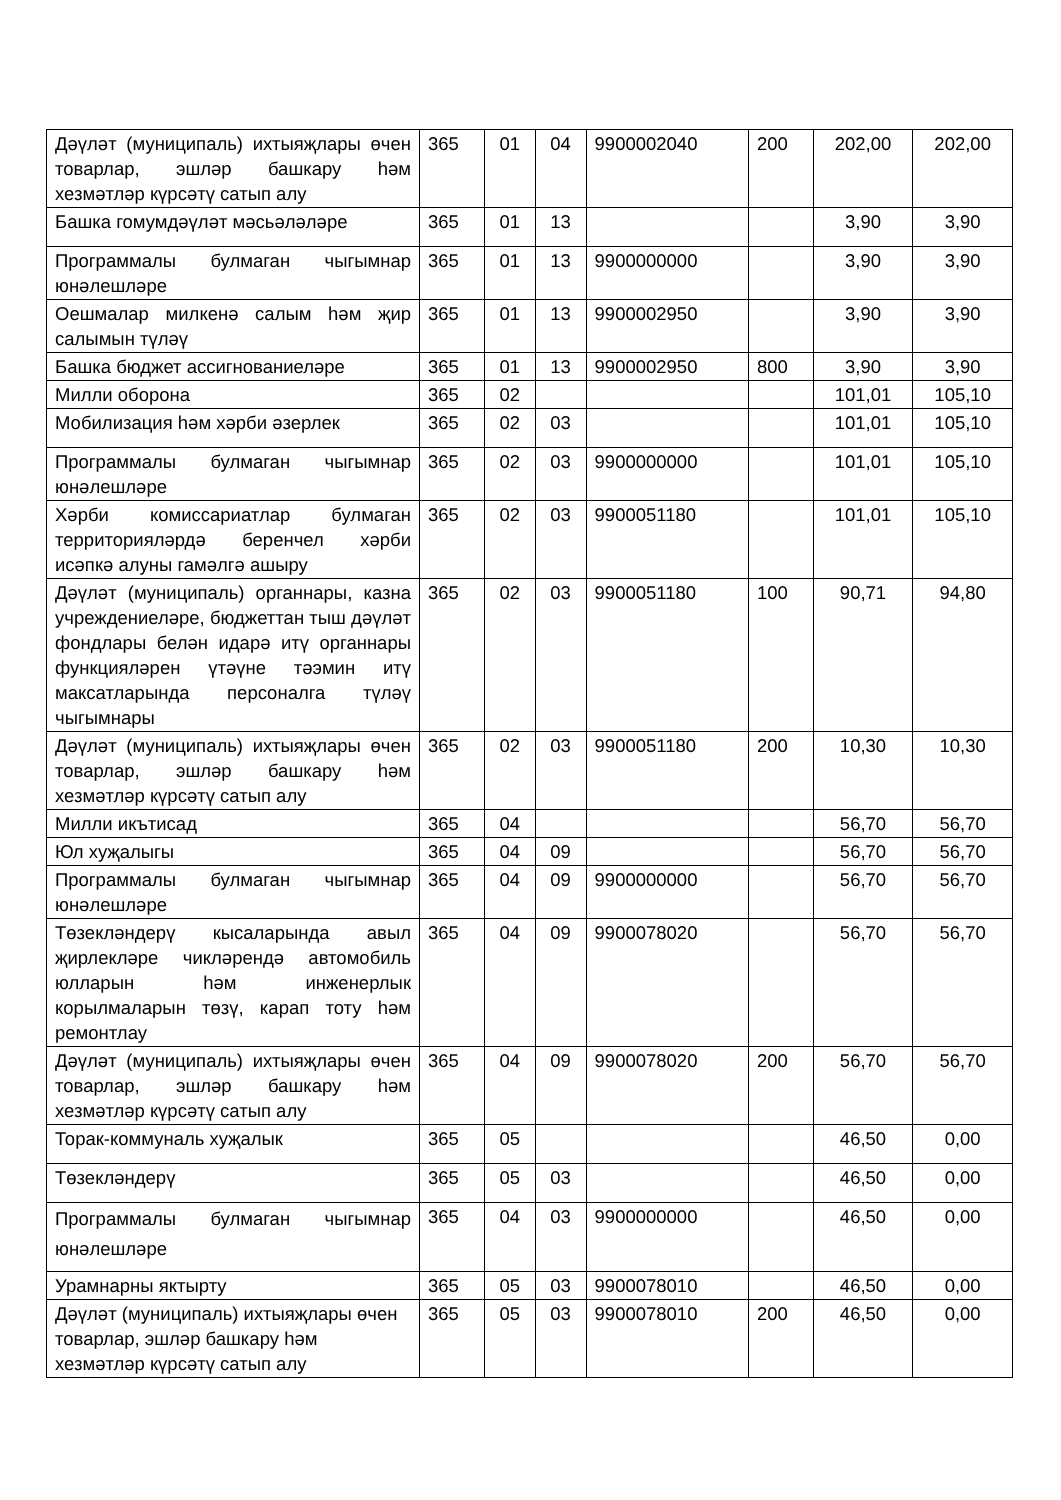| Дәүләт (муниципаль) ихтыяҗлары өчен товарлар, эшләр башкару һәм хезмәтләр күрсәтү сатып алу | 365 | 01 | 04 | 9900002040 | 200 | 202,00 | 202,00 |
| Башка гомумдәүләт мәсьәләләре | 365 | 01 | 13 | | | 3,90 | 3,90 |
| Программалы булмаган чыгымнар юнәлешләре | 365 | 01 | 13 | 9900000000 | | 3,90 | 3,90 |
| Оешмалар милкенә салым һәм җир салымын түләү | 365 | 01 | 13 | 9900002950 | | 3,90 | 3,90 |
| Башка бюджет ассигнованиеләре | 365 | 01 | 13 | 9900002950 | 800 | 3,90 | 3,90 |
| Милли оборона | 365 | 02 | | | | 101,01 | 105,10 |
| Мобилизация һәм хәрби әзерлек | 365 | 02 | 03 | | | 101,01 | 105,10 |
| Программалы булмаган чыгымнар юнәлешләре | 365 | 02 | 03 | 9900000000 | | 101,01 | 105,10 |
| Хәрби комиссариатлар булмаган территорияләрдә беренчел хәрби исәпкә алуны гамәлгә ашыру | 365 | 02 | 03 | 9900051180 | | 101,01 | 105,10 |
| Дәүләт (муниципаль) органнары, казна учреждениеләре, бюджеттан тыш дәүләт фондлары белән идарә итү органнары функцияләрен үтәүне тәэмин итү максатларында персоналга түләү чыгымнары | 365 | 02 | 03 | 9900051180 | 100 | 90,71 | 94,80 |
| Дәүләт (муниципаль) ихтыяҗлары өчен товарлар, эшләр башкару һәм хезмәтләр күрсәтү сатып алу | 365 | 02 | 03 | 9900051180 | 200 | 10,30 | 10,30 |
| Милли икътисад | 365 | 04 | | | | 56,70 | 56,70 |
| Юл хуҗалыгы | 365 | 04 | 09 | | | 56,70 | 56,70 |
| Программалы булмаган чыгымнар юнәлешләре | 365 | 04 | 09 | 9900000000 | | 56,70 | 56,70 |
| Төзекләндерү кысаларында авыл җирлекләре чикләрендә автомобиль юлларын һәм инженерлык корылмаларын төзү, карап тоту һәм ремонтлау | 365 | 04 | 09 | 9900078020 | | 56,70 | 56,70 |
| Дәүләт (муниципаль) ихтыяҗлары өчен товарлар, эшләр башкару һәм хезмәтләр күрсәтү сатып алу | 365 | 04 | 09 | 9900078020 | 200 | 56,70 | 56,70 |
| Торак-коммуналь хуҗалык | 365 | 05 | | | | 46,50 | 0,00 |
| Төзекләндерү | 365 | 05 | 03 | | | 46,50 | 0,00 |
| Программалы булмаган чыгымнар юнәлешләре | 365 | 04 | 03 | 9900000000 | | 46,50 | 0,00 |
| Урамнарны яктырту | 365 | 05 | 03 | 9900078010 | | 46,50 | 0,00 |
| Дәүләт (муниципаль) ихтыяҗлары өчен товарлар, эшләр башкару һәм хезмәтләр күрсәтү сатып алу | 365 | 05 | 03 | 9900078010 | 200 | 46,50 | 0,00 |